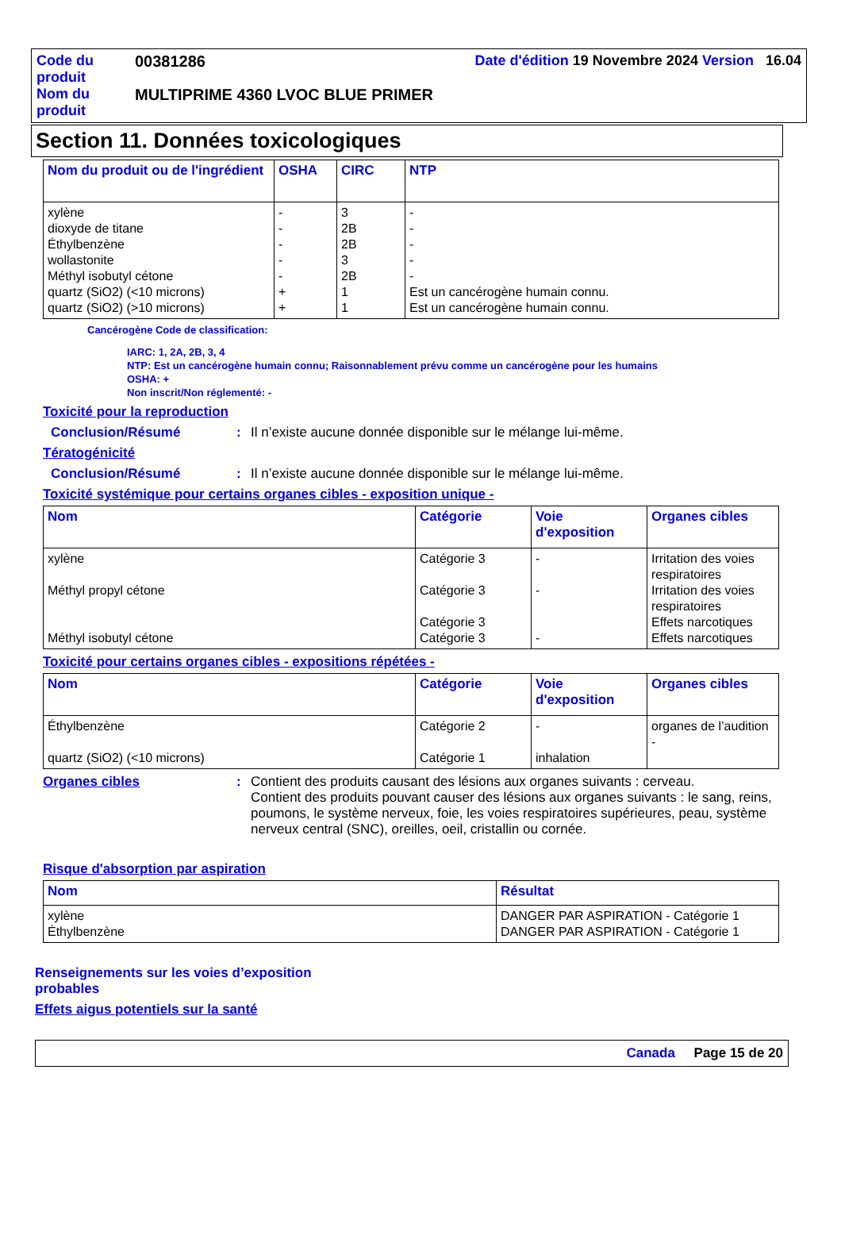| Code du produit | 00381286 | Date d'édition 19 Novembre 2024 Version 16.04 |
| Nom du produit | MULTIPRIME 4360 LVOC BLUE PRIMER | |
Section 11. Données toxicologiques
| Nom du produit ou de l'ingrédient | OSHA | CIRC | NTP |
| --- | --- | --- | --- |
| xylène dioxyde de titane Éthylbenzène wollastonite Méthyl isobutyl cétone quartz (SiO2) (<10 microns) quartz (SiO2) (>10 microns) | - - - - - + + | 3 2B 2B 3 2B 1 1 | - - - - - Est un cancérogène humain connu. Est un cancérogène humain connu. |
Cancérogène Code de classification:
IARC: 1, 2A, 2B, 3, 4
NTP: Est un cancérogène humain connu; Raisonnablement prévu comme un cancérogène pour les humains
OSHA: +
Non inscrit/Non réglementé: -
Toxicité pour la reproduction
Conclusion/Résumé: Il n’existe aucune donnée disponible sur le mélange lui-même.
Tératogénicité
Conclusion/Résumé: Il n’existe aucune donnée disponible sur le mélange lui-même.
Toxicité systémique pour certains organes cibles - exposition unique -
| Nom | Catégorie | Voie d'exposition | Organes cibles |
| --- | --- | --- | --- |
| xylène Méthyl propyl cétone Méthyl isobutyl cétone | Catégorie 3 Catégorie 3 Catégorie 3 Catégorie 3 | - - - | Irritation des voies respiratoires Irritation des voies respiratoires Effets narcotiques Effets narcotiques |
Toxicité pour certains organes cibles - expositions répétées -
| Nom | Catégorie | Voie d'exposition | Organes cibles |
| --- | --- | --- | --- |
| Éthylbenzène quartz (SiO2) (<10 microns) | Catégorie 2 Catégorie 1 | - inhalation | organes de l’audition - |
Organes cibles: Contient des produits causant des lésions aux organes suivants : cerveau.
Contient des produits pouvant causer des lésions aux organes suivants : le sang, reins, poumons, le système nerveux, foie, les voies respiratoires supérieures, peau, système nerveux central (SNC), oreilles, oeil, cristallin ou cornée.
Risque d'absorption par aspiration
| Nom | Résultat |
| --- | --- |
| xylène Éthylbenzène | DANGER PAR ASPIRATION - Catégorie 1 DANGER PAR ASPIRATION - Catégorie 1 |
Renseignements sur les voies d’exposition probables
Effets aigus potentiels sur la santé
Canada Page 15 de 20